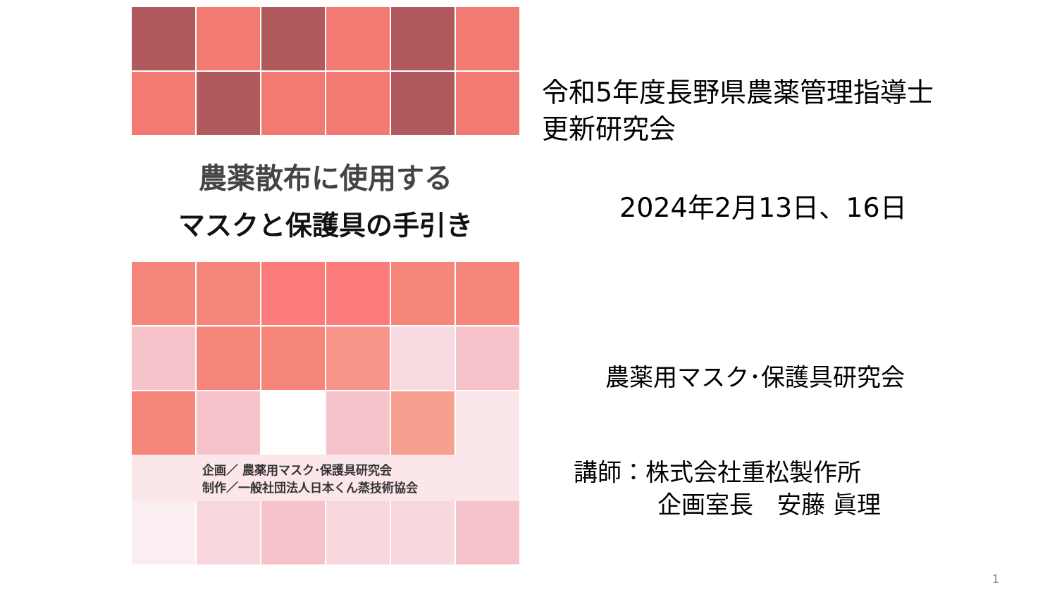農薬散布に使用する
マスクと保護具の手引き
企画／ 農薬用マスク･保護具研究会
制作／一般社団法人日本くん蒸技術協会
令和5年度長野県農薬管理指導士
更新研究会
2024年2月13日、16日
農薬用マスク･保護具研究会
講師：株式会社重松製作所
企画室長　安藤 眞理
1